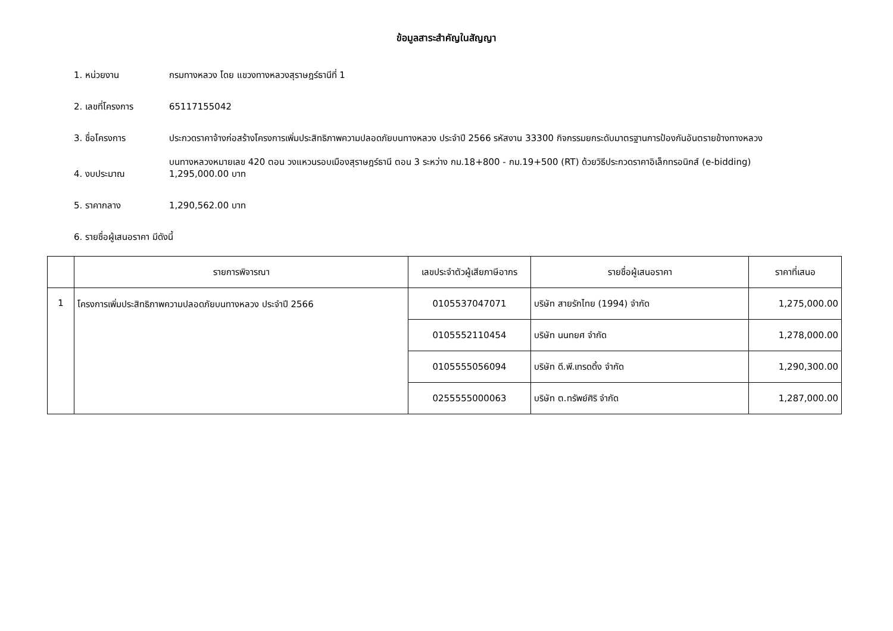ข้อมูลสาระสำคัญในสัญญา
1. หน่วยงาน กรมทางหลวง โดย แขวงทางหลวงสุราษฎร์ธานีที่ 1
2. เลขที่โครงการ 65117155042
3. ชื่อโครงการ ประกวดราคาจ้างก่อสร้างโครงการเพิ่มประสิทธิภาพความปลอดภัยบนทางหลวง ประจำปี 2566 รหัสงาน 33300 กิจกรรมยกระดับมาตรฐานการป้องกันอันตรายข้างทางหลวง
บนทางหลวงหมายเลข 420 ตอน วงแหวนรอบเมืองสุราษฎร์ธานี ตอน 3 ระหว่าง กม.18+800 - กม.19+500 (RT) ด้วยวิธีประกวดราคาอิเล็กทรอนิกส์ (e-bidding)
4. งบประมาณ 1,295,000.00 บาท
5. ราคากลาง 1,290,562.00 บาท
6. รายชื่อผู้เสนอราคา มีดังนี้
| | รายการพิจารณา | เลขประจำตัวผู้เสียภาษีอากร | รายชื่อผู้เสนอราคา | ราคาที่เสนอ |
| --- | --- | --- | --- | --- |
| 1 | โครงการเพิ่มประสิทธิภาพความปลอดภัยบนทางหลวง ประจำปี 2566 | 0105537047071 | บริษัท สายรักไทย (1994) จำกัด | 1,275,000.00 |
| | | 0105552110454 | บริษัท นนทยศ จำกัด | 1,278,000.00 |
| | | 0105555056094 | บริษัท ดี.พี.เทรดดิ้ง จำกัด | 1,290,300.00 |
| | | 0255555000063 | บริษัท ต.ทรัพย์ศิริ จำกัด | 1,287,000.00 |